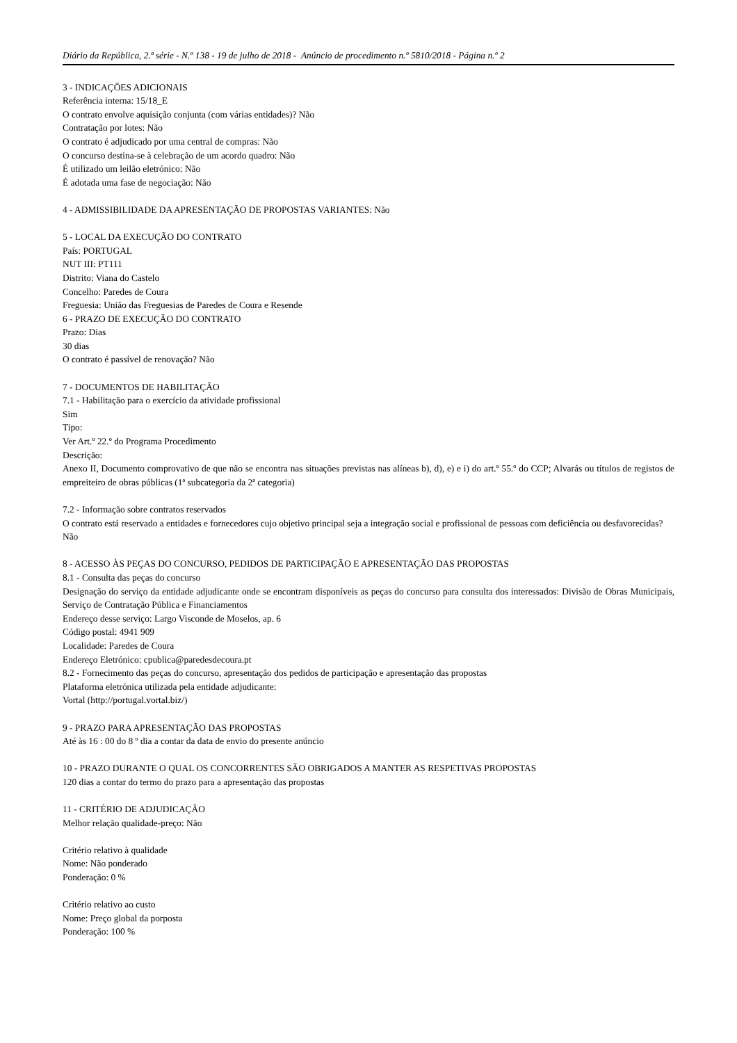Diário da República, 2.ª série - N.º 138 - 19 de julho de 2018 - Anúncio de procedimento n.º 5810/2018 - Página n.º 2
3 - INDICAÇÕES ADICIONAIS
Referência interna: 15/18_E
O contrato envolve aquisição conjunta (com várias entidades)? Não
Contratação por lotes: Não
O contrato é adjudicado por uma central de compras: Não
O concurso destina-se à celebração de um acordo quadro: Não
É utilizado um leilão eletrónico: Não
É adotada uma fase de negociação: Não
4 - ADMISSIBILIDADE DA APRESENTAÇÃO DE PROPOSTAS VARIANTES: Não
5 - LOCAL DA EXECUÇÃO DO CONTRATO
País: PORTUGAL
NUT III: PT111
Distrito: Viana do Castelo
Concelho: Paredes de Coura
Freguesia: União das Freguesias de Paredes de Coura e Resende
6 - PRAZO DE EXECUÇÃO DO CONTRATO
Prazo: Dias
30 dias
O contrato é passível de renovação? Não
7 - DOCUMENTOS DE HABILITAÇÃO
7.1 - Habilitação para o exercício da atividade profissional
Sim
Tipo:
Ver Art.º 22.º do Programa Procedimento
Descrição:
Anexo II, Documento comprovativo de que não se encontra nas situações previstas nas alíneas b), d), e) e i) do art.º 55.º do CCP; Alvarás ou títulos de registos de empreiteiro de obras públicas (1ª subcategoria da 2ª categoria)
7.2 - Informação sobre contratos reservados
O contrato está reservado a entidades e fornecedores cujo objetivo principal seja a integração social e profissional de pessoas com deficiência ou desfavorecidas?
Não
8 - ACESSO ÀS PEÇAS DO CONCURSO, PEDIDOS DE PARTICIPAÇÃO E APRESENTAÇÃO DAS PROPOSTAS
8.1 - Consulta das peças do concurso
Designação do serviço da entidade adjudicante onde se encontram disponíveis as peças do concurso para consulta dos interessados: Divisão de Obras Municipais, Serviço de Contratação Pública e Financiamentos
Endereço desse serviço: Largo Visconde de Moselos, ap. 6
Código postal: 4941 909
Localidade: Paredes de Coura
Endereço Eletrónico: cpublica@paredesdecoura.pt
8.2 - Fornecimento das peças do concurso, apresentação dos pedidos de participação e apresentação das propostas
Plataforma eletrónica utilizada pela entidade adjudicante:
Vortal (http://portugal.vortal.biz/)
9 - PRAZO PARA APRESENTAÇÃO DAS PROPOSTAS
Até às 16 : 00 do 8 º dia a contar da data de envio do presente anúncio
10 - PRAZO DURANTE O QUAL OS CONCORRENTES SÃO OBRIGADOS A MANTER AS RESPETIVAS PROPOSTAS
120 dias a contar do termo do prazo para a apresentação das propostas
11 - CRITÉRIO DE ADJUDICAÇÃO
Melhor relação qualidade-preço: Não
Critério relativo à qualidade
Nome: Não ponderado
Ponderação: 0 %
Critério relativo ao custo
Nome: Preço global da porposta
Ponderação: 100 %